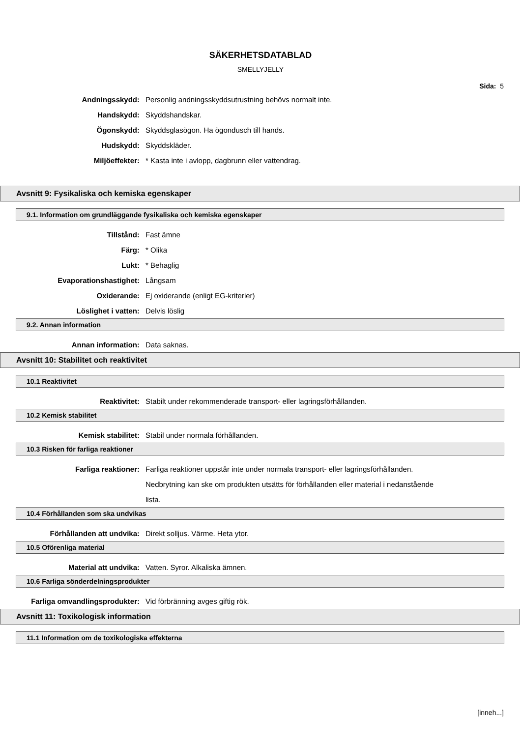SÄKERHETSDATABLAD
SMELLYJELLY
Sida: 5
Andningsskydd: Personlig andningsskyddsutrustning behövs normalt inte.
Handskydd: Skyddshandskar.
Ögonskydd: Skyddsglasögon. Ha ögondusch till hands.
Hudskydd: Skyddskläder.
Miljöeffekter: * Kasta inte i avlopp, dagbrunn eller vattendrag.
Avsnitt 9: Fysikaliska och kemiska egenskaper
9.1. Information om grundläggande fysikaliska och kemiska egenskaper
Tillstånd: Fast ämne
Färg: * Olika
Lukt: * Behaglig
Evaporationshastighet: Långsam
Oxiderande: Ej oxiderande (enligt EG-kriterier)
Löslighet i vatten: Delvis löslig
9.2. Annan information
Annan information: Data saknas.
Avsnitt 10: Stabilitet och reaktivitet
10.1 Reaktivitet
Reaktivitet: Stabilt under rekommenderade transport- eller lagringsförhållanden.
10.2 Kemisk stabilitet
Kemisk stabilitet: Stabil under normala förhållanden.
10.3 Risken för farliga reaktioner
Farliga reaktioner: Farliga reaktioner uppstår inte under normala transport- eller lagringsförhållanden. Nedbrytning kan ske om produkten utsätts för förhållanden eller material i nedanstående lista.
10.4 Förhållanden som ska undvikas
Förhållanden att undvika: Direkt solljus. Värme. Heta ytor.
10.5 Oförenliga material
Material att undvika: Vatten. Syror. Alkaliska ämnen.
10.6 Farliga sönderdelningsprodukter
Farliga omvandlingsprodukter: Vid förbränning avges giftig rök.
Avsnitt 11: Toxikologisk information
11.1 Information om de toxikologiska effekterna
[inneh...]